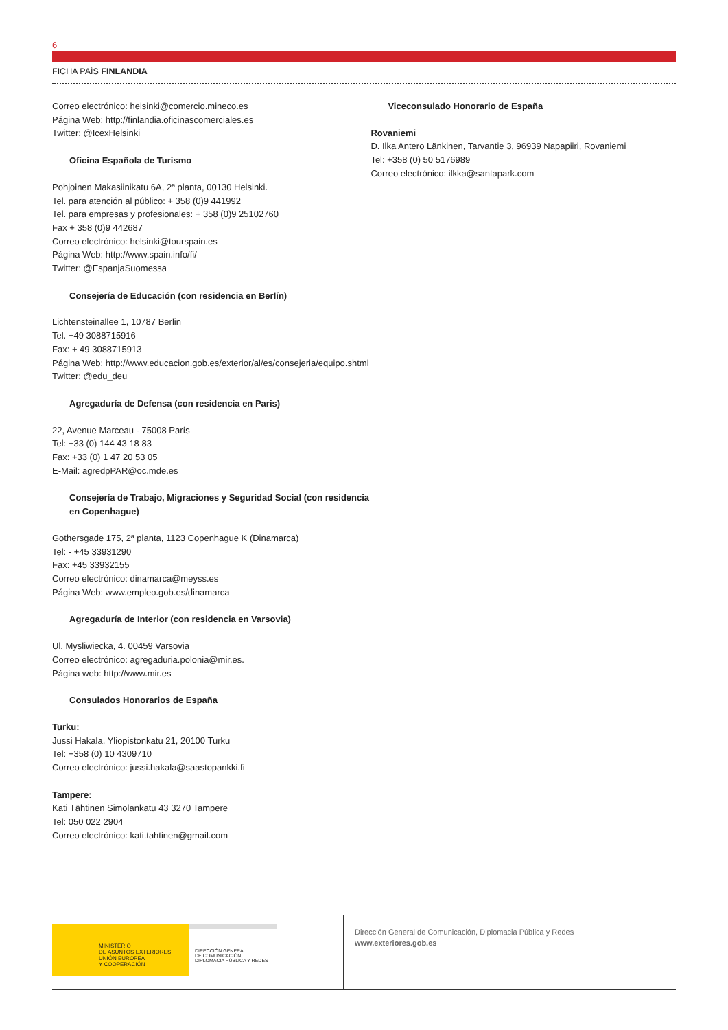6
FICHA PAÍS FINLANDIA
Correo electrónico: helsinki@comercio.mineco.es
Página Web: http://finlandia.oficinascomerciales.es
Twitter: @IcexHelsinki
Oficina Española de Turismo
Pohjoinen Makasiinikatu 6A, 2ª planta, 00130 Helsinki.
Tel. para atención al público: + 358 (0)9 441992
Tel. para empresas y profesionales: + 358 (0)9 25102760
Fax + 358 (0)9 442687
Correo electrónico: helsinki@tourspain.es
Página Web: http://www.spain.info/fi/
Twitter: @EspanjaSuomessa
Consejería de Educación (con residencia en Berlín)
Lichtensteinallee 1, 10787 Berlin
Tel. +49 3088715916
Fax: + 49 3088715913
Página Web: http://www.educacion.gob.es/exterior/al/es/consejeria/equipo.shtml
Twitter: @edu_deu
Agregaduría de Defensa (con residencia en Paris)
22, Avenue Marceau - 75008 París
Tel: +33 (0) 144 43 18 83
Fax: +33 (0) 1 47 20 53 05
E-Mail: agredpPAR@oc.mde.es
Consejería de Trabajo, Migraciones y Seguridad Social (con residencia en Copenhague)
Gothersgade 175, 2ª planta, 1123 Copenhague K (Dinamarca)
Tel: - +45 33931290
Fax: +45 33932155
Correo electrónico: dinamarca@meyss.es
Página Web: www.empleo.gob.es/dinamarca
Agregaduría de Interior (con residencia en Varsovia)
Ul. Mysliwiecka, 4. 00459 Varsovia
Correo electrónico: agregaduria.polonia@mir.es.
Página web: http://www.mir.es
Consulados Honorarios de España
Turku:
Jussi Hakala, Yliopistonkatu 21, 20100 Turku
Tel: +358 (0) 10 4309710
Correo electrónico: jussi.hakala@saastopankki.fi
Tampere:
Kati Tähtinen Simolankatu 43 3270 Tampere
Tel: 050 022 2904
Correo electrónico: kati.tahtinen@gmail.com
Viceconsulado Honorario de España
Rovaniemi
D. Ilka Antero Länkinen, Tarvantie 3, 96939 Napapiiri, Rovaniemi
Tel: +358 (0) 50 5176989
Correo electrónico: ilkka@santapark.com
MINISTERIO
DE ASUNTOS EXTERIORES, UNIÓN EUROPEA
Y COOPERACIÓN
DIRECCIÓN GENERAL
DE COMUNICACIÓN,
DIPLOMACIA PÚBLICA Y REDES
Dirección General de Comunicación, Diplomacia Pública y Redes
www.exteriores.gob.es